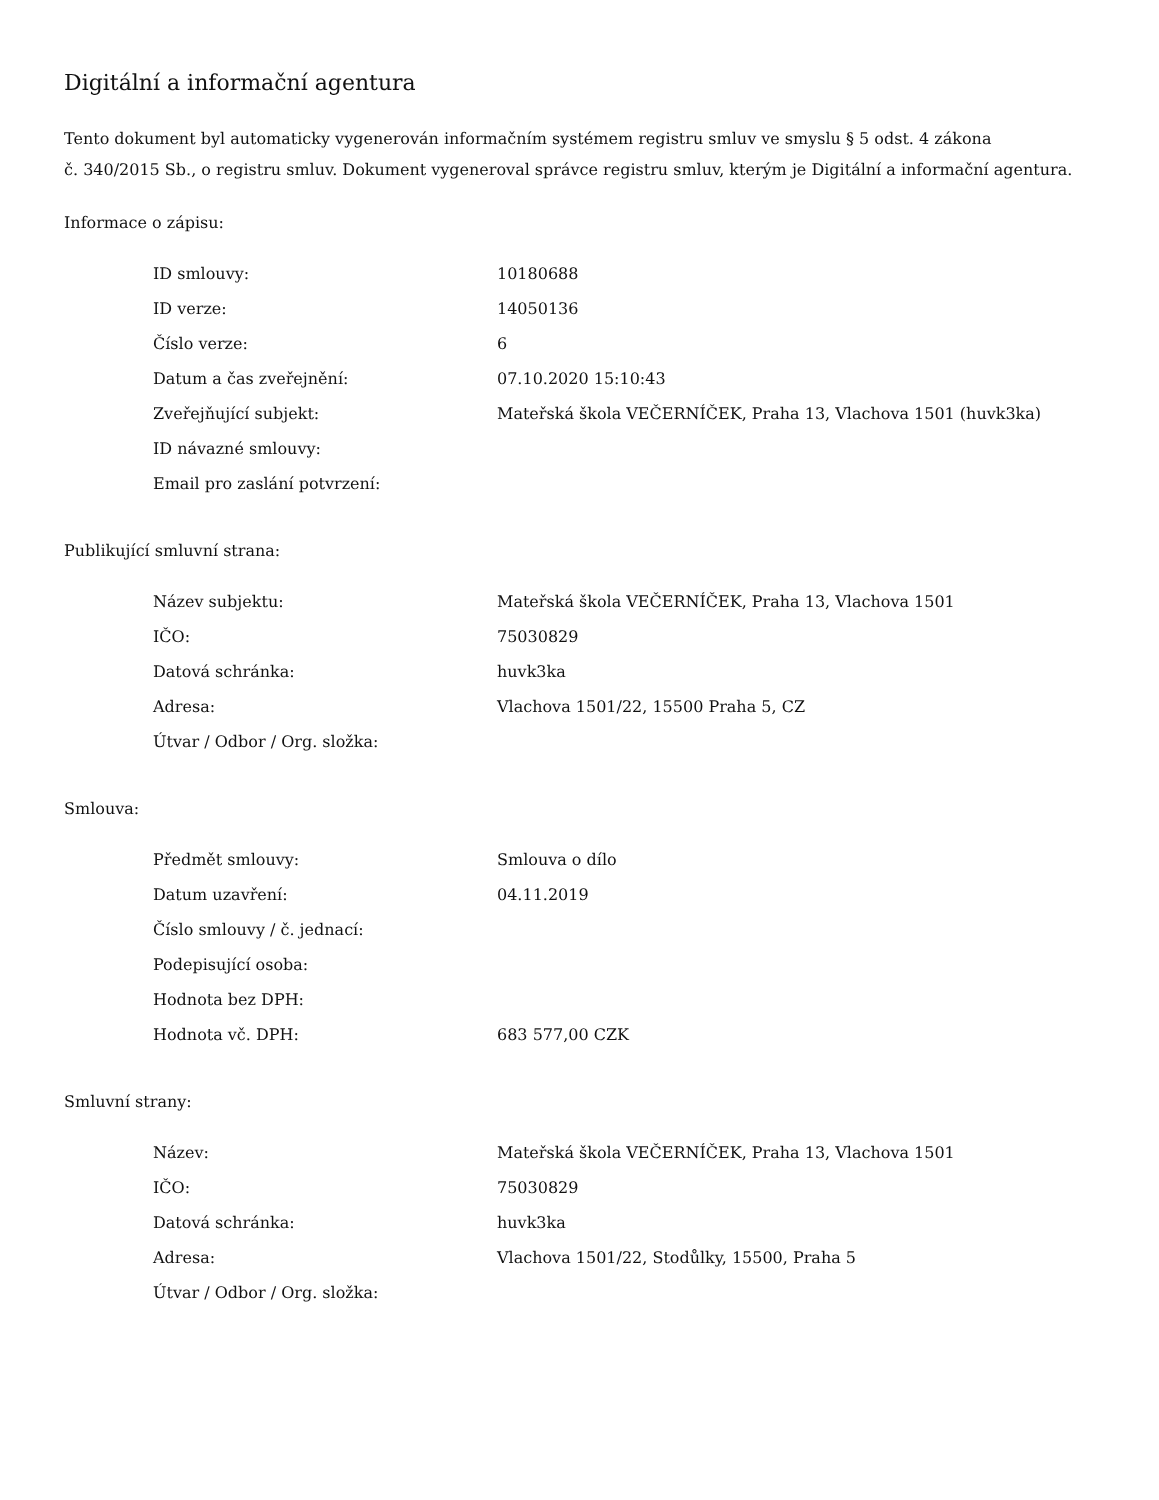Digitální a informační agentura
Tento dokument byl automaticky vygenerován informačním systémem registru smluv ve smyslu § 5 odst. 4 zákona
č. 340/2015 Sb., o registru smluv. Dokument vygeneroval správce registru smluv, kterým je Digitální a informační agentura.
Informace o zápisu:
| ID smlouvy: | 10180688 |
| ID verze: | 14050136 |
| Číslo verze: | 6 |
| Datum a čas zveřejnění: | 07.10.2020 15:10:43 |
| Zveřejňující subjekt: | Mateřská škola VEČERNÍČEK, Praha 13, Vlachova 1501 (huvk3ka) |
| ID návazné smlouvy: | |
| Email pro zaslání potvrzení: | |
Publikující smluvní strana:
| Název subjektu: | Mateřská škola VEČERNÍČEK, Praha 13, Vlachova 1501 |
| IČO: | 75030829 |
| Datová schránka: | huvk3ka |
| Adresa: | Vlachova 1501/22, 15500 Praha 5, CZ |
| Útvar / Odbor / Org. složka: | |
Smlouva:
| Předmět smlouvy: | Smlouva o dílo |
| Datum uzavření: | 04.11.2019 |
| Číslo smlouvy / č. jednací: | |
| Podepisující osoba: | |
| Hodnota bez DPH: | |
| Hodnota vč. DPH: | 683 577,00 CZK |
Smluvní strany:
| Název: | Mateřská škola VEČERNÍČEK, Praha 13, Vlachova 1501 |
| IČO: | 75030829 |
| Datová schránka: | huvk3ka |
| Adresa: | Vlachova 1501/22, Stodůlky, 15500, Praha 5 |
| Útvar / Odbor / Org. složka: | |